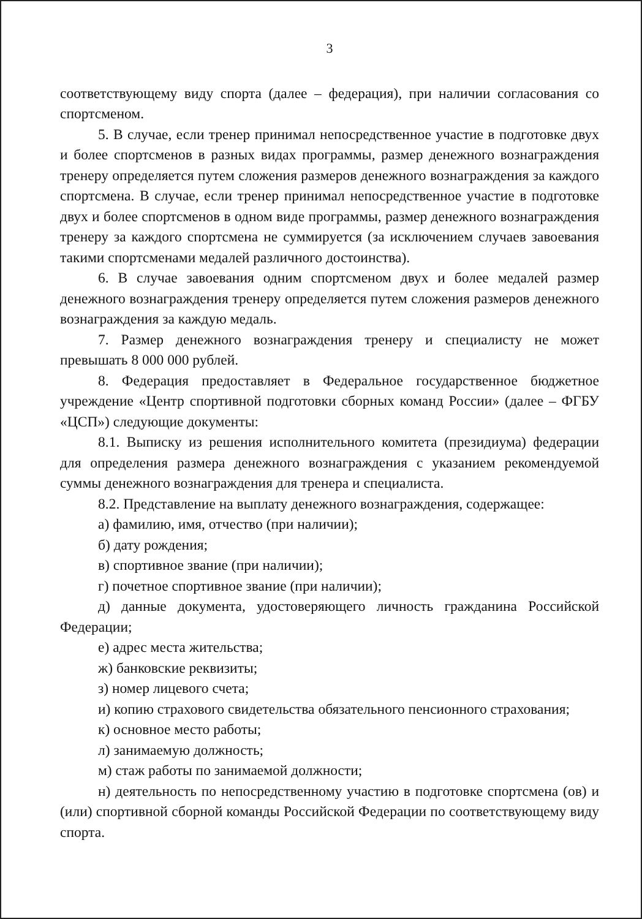3
соответствующему виду спорта (далее – федерация), при наличии согласования со спортсменом.
5. В случае, если тренер принимал непосредственное участие в подготовке двух и более спортсменов в разных видах программы, размер денежного вознаграждения тренеру определяется путем сложения размеров денежного вознаграждения за каждого спортсмена. В случае, если тренер принимал непосредственное участие в подготовке двух и более спортсменов в одном виде программы, размер денежного вознаграждения тренеру за каждого спортсмена не суммируется (за исключением случаев завоевания такими спортсменами медалей различного достоинства).
6. В случае завоевания одним спортсменом двух и более медалей размер денежного вознаграждения тренеру определяется путем сложения размеров денежного вознаграждения за каждую медаль.
7. Размер денежного вознаграждения тренеру и специалисту не может превышать 8 000 000 рублей.
8. Федерация предоставляет в Федеральное государственное бюджетное учреждение «Центр спортивной подготовки сборных команд России» (далее – ФГБУ «ЦСП») следующие документы:
8.1. Выписку из решения исполнительного комитета (президиума) федерации для определения размера денежного вознаграждения с указанием рекомендуемой суммы денежного вознаграждения для тренера и специалиста.
8.2. Представление на выплату денежного вознаграждения, содержащее:
а) фамилию, имя, отчество (при наличии);
б) дату рождения;
в) спортивное звание (при наличии);
г) почетное спортивное звание (при наличии);
д) данные документа, удостоверяющего личность гражданина Российской Федерации;
е) адрес места жительства;
ж) банковские реквизиты;
з) номер лицевого счета;
и) копию страхового свидетельства обязательного пенсионного страхования;
к) основное место работы;
л) занимаемую должность;
м) стаж работы по занимаемой должности;
н) деятельность по непосредственному участию в подготовке спортсмена (ов) и (или) спортивной сборной команды Российской Федерации по соответствующему виду спорта.